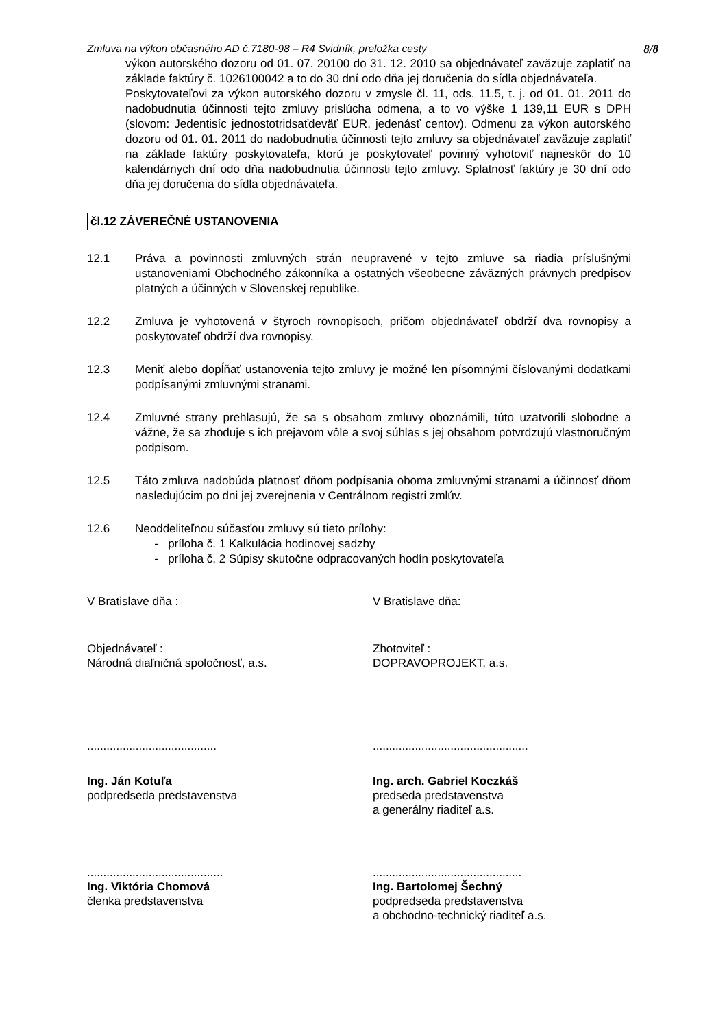Zmluva na výkon občasného AD č.7180-98 – R4 Svidník, preložka cesty 8/8
výkon autorského dozoru od 01. 07. 20100 do 31. 12. 2010 sa objednávateľ zaväzuje zaplatiť na základe faktúry č. 1026100042 a to do 30 dní odo dňa jej doručenia do sídla objednávateľa.
Poskytovateľovi za výkon autorského dozoru v zmysle čl. 11, ods. 11.5, t. j. od 01. 01. 2011 do nadobudnutia účinnosti tejto zmluvy prislúcha odmena, a to vo výške 1 139,11 EUR s DPH (slovom: Jedentisíc jednostotridsaťdeväť EUR, jedenásť centov). Odmenu za výkon autorského dozoru od 01. 01. 2011 do nadobudnutia účinnosti tejto zmluvy sa objednávateľ zaväzuje zaplatiť na základe faktúry poskytovateľa, ktorú je poskytovateľ povinný vyhotoviť najneskôr do 10 kalendárnych dní odo dňa nadobudnutia účinnosti tejto zmluvy. Splatnosť faktúry je 30 dní odo dňa jej doručenia do sídla objednávateľa.
čl.12 ZÁVEREČNÉ USTANOVENIA
12.1 Práva a povinnosti zmluvných strán neupravené v tejto zmluve sa riadia príslušnými ustanoveniami Obchodného zákonníka a ostatných všeobecne záväzných právnych predpisov platných a účinných v Slovenskej republike.
12.2 Zmluva je vyhotovená v štyroch rovnopisoch, pričom objednávateľ obdrží dva rovnopisy a poskytovateľ obdrží dva rovnopisy.
12.3 Meniť alebo dopĺňať ustanovenia tejto zmluvy je možné len písomnými číslovanými dodatkami podpísanými zmluvnými stranami.
12.4 Zmluvné strany prehlasujú, že sa s obsahom zmluvy oboznámili, túto uzatvorili slobodne a vážne, že sa zhoduje s ich prejavom vôle a svoj súhlas s jej obsahom potvrdzujú vlastnoručným podpisom.
12.5 Táto zmluva nadobúda platnosť dňom podpísania oboma zmluvnými stranami a účinnosť dňom nasledujúcim po dni jej zverejnenia v Centrálnom registri zmlúv.
12.6 Neoddeliteľnou súčasťou zmluvy sú tieto prílohy:
- príloha č. 1 Kalkulácia hodinovej sadzby
- príloha č. 2 Súpisy skutočne odpracovaných hodín poskytovateľa
V Bratislave dňa : V Bratislave dňa:
Objednávateľ :
Národná diaľničná spoločnosť, a.s.
Zhotoviteľ :
DOPRAVOPROJEKT, a.s.
........................................ ................................................
Ing. Ján Kotuľa
podpredseda predstavenstva
Ing. arch. Gabriel Koczkáš
predseda predstavenstva
a generálny riaditeľ a.s.
..........................................
Ing. Viktória Chomová
členka predstavenstva
..............................................
Ing. Bartolomej Šechný
podpredseda predstavenstva
a obchodno-technický riaditeľ a.s.